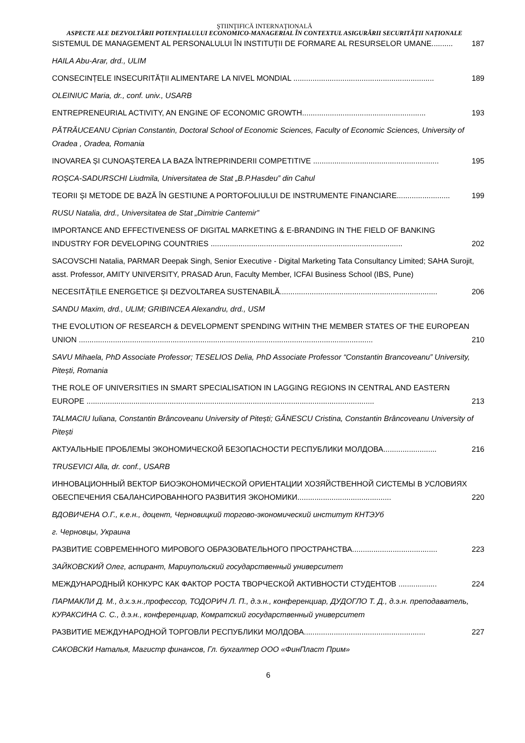ŞTIINŢIFICĂ INTERNAŢIONALĂ
ASPECTE ALE DEZVOLTĂRII POTENȚIALULUI ECONOMICO-MANAGERIAL ÎN CONTEXTUL ASIGURĂRII SECURITĂȚII NAȚIONALE
SISTEMUL DE MANAGEMENT AL PERSONALULUI ÎN INSTITUȚII DE FORMARE AL RESURSELOR UMANE.......... 187
HAILA Abu-Arar, drd., ULIM
CONSECINȚELE INSECURITĂȚII ALIMENTARE LA NIVEL MONDIAL .................................................................. 189
OLEINIUC Maria, dr., conf. univ., USARB
ENTREPRENEURIAL ACTIVITY, AN ENGINE OF ECONOMIC GROWTH.......................................................... 193
PĂTRĂUCEANU Ciprian Constantin, Doctoral School of Economic Sciences, Faculty of Economic Sciences, University of Oradea , Oradea, Romania
INOVAREA ȘI CUNOAȘTEREA LA BAZA ÎNTREPRINDERII COMPETITIVE ........................................................... 195
ROȘCA-SADURSCHI Liudmila, Universitatea de Stat „B.P.Hasdeu” din Cahul
TEORII ȘI METODE DE BAZĂ ÎN GESTIUNE A PORTOFOLIULUI DE INSTRUMENTE FINANCIARE......................... 199
RUSU Natalia, drd., Universitatea de Stat „Dimitrie Cantemir”
IMPORTANCE AND EFFECTIVENESS OF DIGITAL MARKETING & E-BRANDING IN THE FIELD OF BANKING INDUSTRY FOR DEVELOPING COUNTRIES .......................................................................................... 202
SACOVSCHI Natalia, PARMAR Deepak Singh, Senior Executive - Digital Marketing Tata Consultancy Limited; SAHA Surojit, asst. Professor, AMITY UNIVERSITY, PRASAD Arun, Faculty Member, ICFAI Business School (IBS, Pune)
NECESITĂȚILE ENERGETICE ȘI DEZVOLTAREA SUSTENABILĂ.......................................................................... 206
SANDU Maxim, drd., ULIM; GRIBINCEA Alexandru, drd., USM
THE EVOLUTION OF RESEARCH & DEVELOPMENT SPENDING WITHIN THE MEMBER STATES OF THE EUROPEAN UNION .......................................................................................................................................... 210
SAVU Mihaela, PhD Associate Professor; TESELIOS Delia, PhD Associate Professor “Constantin Brancoveanu” University, Pitești, Romania
THE ROLE OF UNIVERSITIES IN SMART SPECIALISATION IN LAGGING REGIONS IN CENTRAL AND EASTERN EUROPE ....................................................................................................................................... 213
TALMACIU Iuliana, Constantin Brâncoveanu University of Pitești; GĂNESCU Cristina, Constantin Brâncoveanu University of Pitești
АКТУАЛЬНЫЕ ПРОБЛЕМЫ ЭКОНОМИЧЕСКОЙ БЕЗОПАСНОСТИ РЕСПУБЛИКИ МОЛДОВА......................... 216
TRUSEVICI Alla, dr. conf., USARB
ИННОВАЦИОННЫЙ ВЕКТОР БИОЭКОНОМИЧЕСКОЙ ОРИЕНТАЦИИ ХОЗЯЙСТВЕННОЙ СИСТЕМЫ В УСЛОВИЯХ ОБЕСПЕЧЕНИЯ СБАЛАНСИРОВАННОГО РАЗВИТИЯ ЭКОНОМИКИ............................................ 220
ВДОВИЧЕНА О.Г., к.е.н., доцент, Черновицкий торгово-экономический институт КНТЭУб
г. Черновцы, Украина
РАЗВИТИЕ СОВРЕМЕННОГО МИРОВОГО ОБРАЗОВАТЕЛЬНОГО ПРОСТРАНСТВА........................................ 223
ЗАЙКОВСКИЙ Олег, аспирант, Мариупольский государственный университет
МЕЖДУНАРОДНЫЙ КОНКУРС КАК ФАКТОР РОСТА ТВОРЧЕСКОЙ АКТИВНОСТИ СТУДЕНТОВ .................. 224
ПАРМАКЛИ Д. М., д.х.э.н.,профессор, ТОДОРИЧ Л. П., д.э.н., конференциар, ДУДОГЛО Т. Д., д.э.н. преподаватель, КУРАКСИНА С. С., д.э.н., конференциар, Комратский государственный университет
РАЗВИТИЕ МЕЖДУНАРОДНОЙ ТОРГОВЛИ РЕСПУБЛИКИ МОЛДОВА......................................................... 227
САКОВСКИ Наталья, Магистр финансов, Гл. бухгалтер ООО «ФинПласт Прим»
6